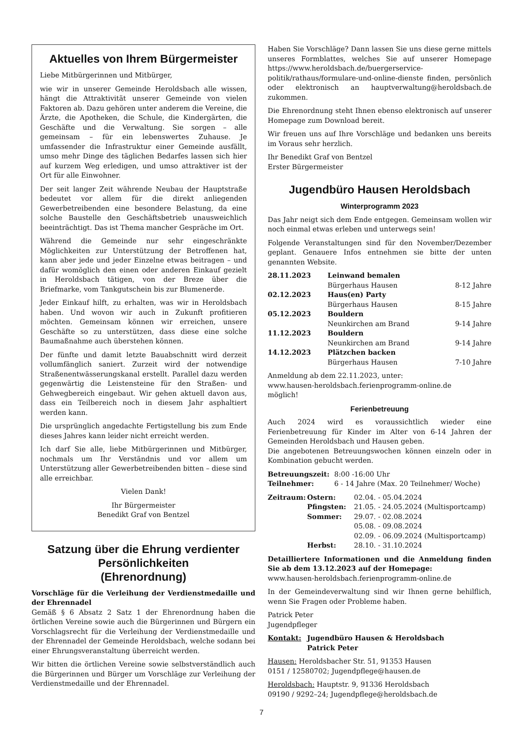Aktuelles von Ihrem Bürgermeister
Liebe Mitbürgerinnen und Mitbürger,
wie wir in unserer Gemeinde Heroldsbach alle wissen, hängt die Attraktivität unserer Gemeinde von vielen Faktoren ab. Dazu gehören unter anderem die Vereine, die Ärzte, die Apotheken, die Schule, die Kindergärten, die Geschäfte und die Verwaltung. Sie sorgen – alle gemeinsam – für ein lebenswertes Zuhause. Je umfassender die Infrastruktur einer Gemeinde ausfällt, umso mehr Dinge des täglichen Bedarfes lassen sich hier auf kurzem Weg erledigen, und umso attraktiver ist der Ort für alle Einwohner.
Der seit langer Zeit währende Neubau der Hauptstraße bedeutet vor allem für die direkt anliegenden Gewerbetreibenden eine besondere Belastung, da eine solche Baustelle den Geschäftsbetrieb unausweichlich beeinträchtigt. Das ist Thema mancher Gespräche im Ort.
Während die Gemeinde nur sehr eingeschränkte Möglichkeiten zur Unterstützung der Betroffenen hat, kann aber jede und jeder Einzelne etwas beitragen – und dafür womöglich den einen oder anderen Einkauf gezielt in Heroldsbach tätigen, von der Breze über die Briefmarke, vom Tankgutschein bis zur Blumenerde.
Jeder Einkauf hilft, zu erhalten, was wir in Heroldsbach haben. Und wovon wir auch in Zukunft profitieren möchten. Gemeinsam können wir erreichen, unsere Geschäfte so zu unterstützen, dass diese eine solche Baumaßnahme auch überstehen können.
Der fünfte und damit letzte Bauabschnitt wird derzeit vollumfänglich saniert. Zurzeit wird der notwendige Straßenentwässerungskanal erstellt. Parallel dazu werden gegenwärtig die Leistensteine für den Straßen- und Gehwegbereich eingebaut. Wir gehen aktuell davon aus, dass ein Teilbereich noch in diesem Jahr asphaltiert werden kann.
Die ursprünglich angedachte Fertigstellung bis zum Ende dieses Jahres kann leider nicht erreicht werden.
Ich darf Sie alle, liebe Mitbürgerinnen und Mitbürger, nochmals um Ihr Verständnis und vor allem um Unterstützung aller Gewerbetreibenden bitten – diese sind alle erreichbar.
Vielen Dank!
Ihr Bürgermeister
Benedikt Graf von Bentzel
Satzung über die Ehrung verdienter Persönlichkeiten
(Ehrenordnung)
Vorschläge für die Verleihung der Verdienstmedaille und der Ehrennadel
Gemäß § 6 Absatz 2 Satz 1 der Ehrenordnung haben die örtlichen Vereine sowie auch die Bürgerinnen und Bürgern ein Vorschlagsrecht für die Verleihung der Verdienstmedaille und der Ehrennadel der Gemeinde Heroldsbach, welche sodann bei einer Ehrungsveranstaltung überreicht werden.
Wir bitten die örtlichen Vereine sowie selbstverständlich auch die Bürgerinnen und Bürger um Vorschläge zur Verleihung der Verdienstmedaille und der Ehrennadel.
Haben Sie Vorschläge? Dann lassen Sie uns diese gerne mittels unseres Formblattes, welches Sie auf unserer Homepage https://www.heroldsbach.de/buergerservice-politik/rathaus/formulare-und-online-dienste finden, persönlich oder elektronisch an hauptverwaltung@heroldsbach.de zukommen.
Die Ehrenordnung steht Ihnen ebenso elektronisch auf unserer Homepage zum Download bereit.
Wir freuen uns auf Ihre Vorschläge und bedanken uns bereits im Voraus sehr herzlich.
Ihr Benedikt Graf von Bentzel
Erster Bürgermeister
Jugendbüro Hausen Heroldsbach
Winterprogramm 2023
Das Jahr neigt sich dem Ende entgegen. Gemeinsam wollen wir noch einmal etwas erleben und unterwegs sein!
Folgende Veranstaltungen sind für den November/Dezember geplant. Genauere Infos entnehmen sie bitte der unten genannten Website.
| 28.11.2023 | Leinwand bemalen | |
| | Bürgerhaus Hausen | 8-12 Jahre |
| 02.12.2023 | Haus(en) Party | |
| | Bürgerhaus Hausen | 8-15 Jahre |
| 05.12.2023 | Bouldern | |
| | Neunkirchen am Brand | 9-14 Jahre |
| 11.12.2023 | Bouldern | |
| | Neunkirchen am Brand | 9-14 Jahre |
| 14.12.2023 | Plätzchen backen | |
| | Bürgerhaus Hausen | 7-10 Jahre |
Anmeldung ab dem 22.11.2023, unter:
www.hausen-heroldsbach.ferienprogramm-online.de
möglich!
Ferienbetreuung
Auch 2024 wird es voraussichtlich wieder eine Ferienbetreuung für Kinder im Alter von 6-14 Jahren der Gemeinden Heroldsbach und Hausen geben.
Die angebotenen Betreuungswochen können einzeln oder in Kombination gebucht werden.
| Betreuungszeit: | 8:00 -16:00 Uhr |
| Teilnehmer: | 6 - 14 Jahre (Max. 20 Teilnehmer/ Woche) |
| Zeitraum: | Ostern: | 02.04. - 05.04.2024 |
| | Pfingsten: | 21.05. - 24.05.2024 (Multisportcamp) |
| | Sommer: | 29.07. - 02.08.2024 |
| | | 05.08. - 09.08.2024 |
| | | 02.09. - 06.09.2024 (Multisportcamp) |
| | Herbst: | 28.10. - 31.10.2024 |
Detailliertere Informationen und die Anmeldung finden Sie ab dem 13.12.2023 auf der Homepage:
www.hausen-heroldsbach.ferienprogramm-online.de
In der Gemeindeverwaltung sind wir Ihnen gerne behilflich, wenn Sie Fragen oder Probleme haben.
Patrick Peter
Jugendpfleger
| Kontakt: | Jugendbüro Hausen & Heroldsbach Patrick Peter |
Hausen: Heroldsbacher Str. 51, 91353 Hausen
0151 / 12580702; Jugendpflege@hausen.de
Heroldsbach: Hauptstr. 9, 91336 Heroldsbach
09190 / 9292–24; Jugendpflege@heroldsbach.de
7